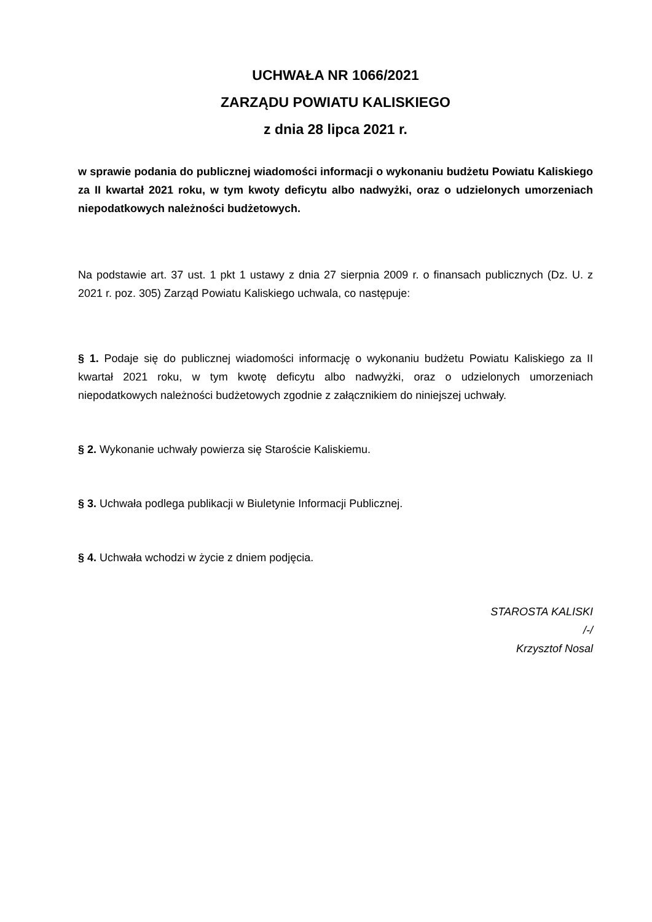UCHWAŁA NR 1066/2021
ZARZĄDU POWIATU KALISKIEGO
z dnia 28 lipca 2021 r.
w sprawie podania do publicznej wiadomości informacji o wykonaniu budżetu Powiatu Kaliskiego za II kwartał 2021 roku, w tym kwoty deficytu albo nadwyżki, oraz o udzielonych umorzeniach niepodatkowych należności budżetowych.
Na podstawie art. 37 ust. 1 pkt 1 ustawy z dnia 27 sierpnia 2009 r. o finansach publicznych (Dz. U. z 2021 r. poz. 305) Zarząd Powiatu Kaliskiego uchwala, co następuje:
§ 1. Podaje się do publicznej wiadomości informację o wykonaniu budżetu Powiatu Kaliskiego za II kwartał 2021 roku, w tym kwotę deficytu albo nadwyżki, oraz o udzielonych umorzeniach niepodatkowych należności budżetowych zgodnie z załącznikiem do niniejszej uchwały.
§ 2. Wykonanie uchwały powierza się Staroście Kaliskiemu.
§ 3. Uchwała podlega publikacji w Biuletynie Informacji Publicznej.
§ 4. Uchwała wchodzi w życie z dniem podjęcia.
STAROSTA KALISKI
/-/
Krzysztof Nosal